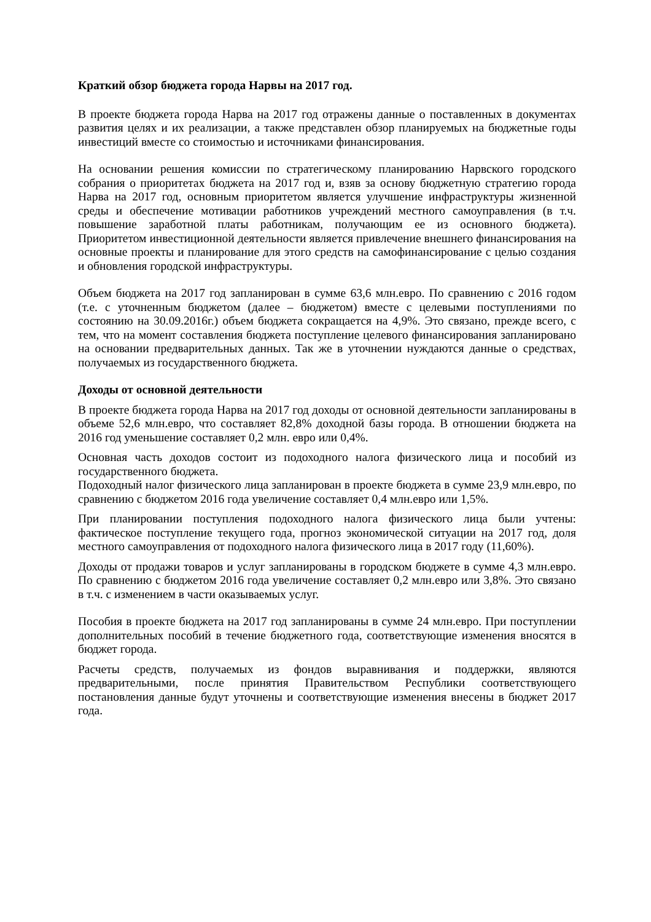Краткий обзор бюджета города Нарвы на 2017 год.
В проекте бюджета города Нарва на 2017 год отражены данные о поставленных в документах развития целях и их реализации, а также представлен обзор планируемых на бюджетные годы инвестиций вместе со стоимостью и источниками финансирования.
На основании решения комиссии по стратегическому планированию Нарвского городского собрания о приоритетах бюджета на 2017 год и, взяв за основу бюджетную стратегию города Нарва на 2017 год, основным приоритетом является улучшение инфраструктуры жизненной среды и обеспечение мотивации работников учреждений местного самоуправления (в т.ч. повышение заработной платы работникам, получающим ее из основного бюджета). Приоритетом инвестиционной деятельности является привлечение внешнего финансирования на основные проекты и планирование для этого средств на самофинансирование с целью создания и обновления городской инфраструктуры.
Объем бюджета на 2017 год запланирован в сумме 63,6 млн.евро. По сравнению с 2016 годом (т.е. с уточненным бюджетом (далее – бюджетом) вместе с целевыми поступлениями по состоянию на 30.09.2016г.) объем бюджета сокращается на 4,9%. Это связано, прежде всего, с тем, что на момент составления бюджета поступление целевого финансирования запланировано на основании предварительных данных. Так же в уточнении нуждаются данные о средствах, получаемых из государственного бюджета.
Доходы от основной деятельности
В проекте бюджета города Нарва на 2017 год доходы от основной деятельности запланированы в объеме 52,6 млн.евро, что составляет 82,8% доходной базы города. В отношении бюджета на 2016 год уменьшение составляет 0,2 млн. евро или 0,4%.
Основная часть доходов состоит из подоходного налога физического лица и пособий из государственного бюджета.
Подоходный налог физического лица запланирован в проекте бюджета в сумме 23,9 млн.евро, по сравнению с бюджетом 2016 года увеличение составляет 0,4 млн.евро или 1,5%.
При планировании поступления подоходного налога физического лица были учтены: фактическое поступление текущего года, прогноз экономической ситуации на 2017 год, доля местного самоуправления от подоходного налога физического лица в 2017 году (11,60%).
Доходы от продажи товаров и услуг запланированы в городском бюджете в сумме 4,3 млн.евро. По сравнению с бюджетом 2016 года увеличение составляет 0,2 млн.евро или 3,8%. Это связано в т.ч. с изменением в части оказываемых услуг.
Пособия в проекте бюджета на 2017 год запланированы в сумме 24 млн.евро. При поступлении дополнительных пособий в течение бюджетного года, соответствующие изменения вносятся в бюджет города.
Расчеты средств, получаемых из фондов выравнивания и поддержки, являются предварительными, после принятия Правительством Республики соответствующего постановления данные будут уточнены и соответствующие изменения внесены в бюджет 2017 года.